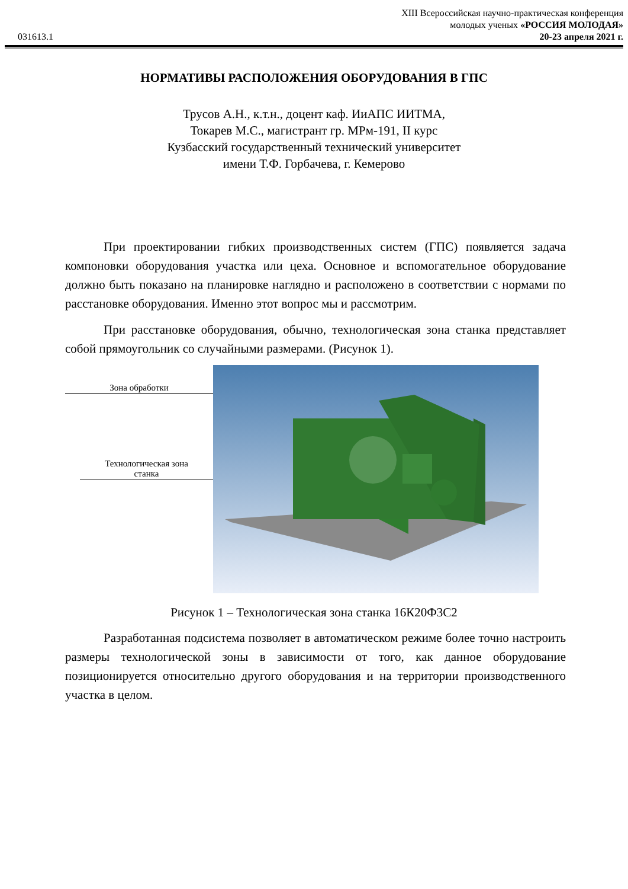XIII Всероссийская научно-практическая конференция
молодых ученых «РОССИЯ МОЛОДАЯ»
031613.1 20-23 апреля 2021 г.
НОРМАТИВЫ РАСПОЛОЖЕНИЯ ОБОРУДОВАНИЯ В ГПС
Трусов А.Н., к.т.н., доцент каф. ИиАПС ИИТМА,
Токарев М.С., магистрант гр. МРм-191, II курс
Кузбасский государственный технический университет
имени Т.Ф. Горбачева, г. Кемерово
При проектировании гибких производственных систем (ГПС) появляется задача компоновки оборудования участка или цеха. Основное и вспомогательное оборудование должно быть показано на планировке наглядно и расположено в соответствии с нормами по расстановке оборудования. Именно этот вопрос мы и рассмотрим.
При расстановке оборудования, обычно, технологическая зона станка представляет собой прямоугольник со случайными размерами. (Рисунок 1).
Зона обработки
Технологическая зона
станка
Рисунок 1 – Технологическая зона станка 16К20Ф3С2
Разработанная подсистема позволяет в автоматическом режиме более точно настроить размеры технологической зоны в зависимости от того, как данное оборудование позиционируется относительно другого оборудования и на территории производственного участка в целом.